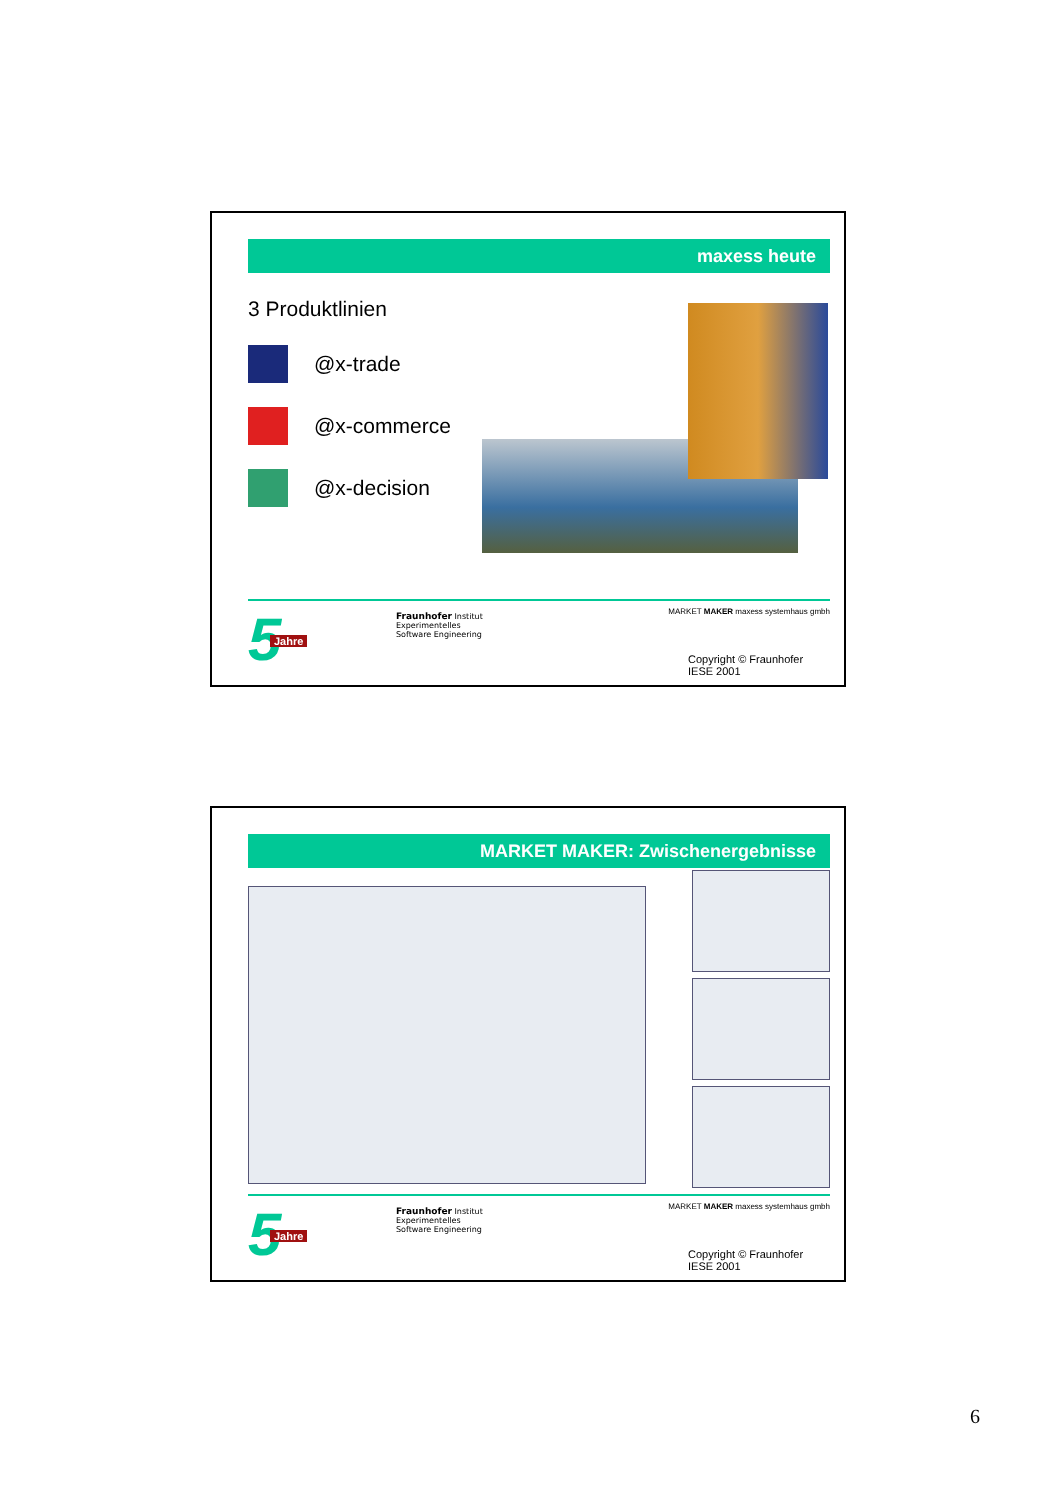maxess heute
3 Produktlinien
@x-trade
@x-commerce
@x-decision
5 Jahre
Fraunhofer Institut
Experimentelles
Software Engineering
MARKET MAKER maxess systemhaus gmbh
Copyright © Fraunhofer IESE 2001
MARKET MAKER: Zwischenergebnisse
5 Jahre
Fraunhofer Institut
Experimentelles
Software Engineering
MARKET MAKER maxess systemhaus gmbh
Copyright © Fraunhofer IESE 2001
6